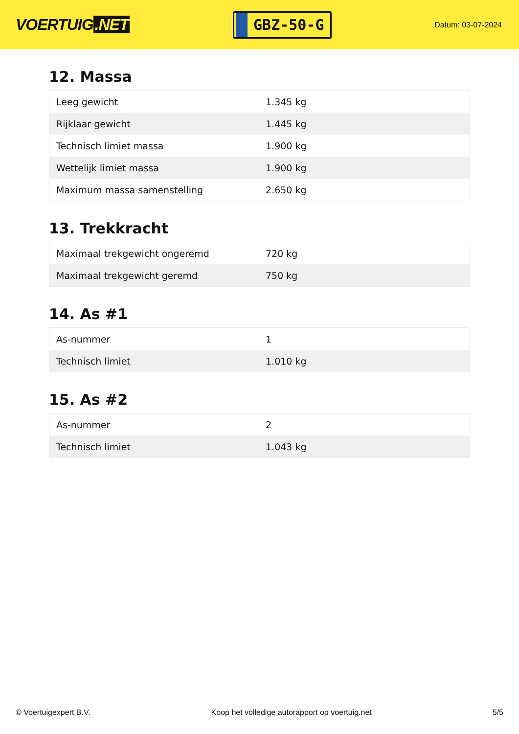VOERTUIG.NET
GBZ-50-G
Datum: 03-07-2024
12. Massa
| Leeg gewicht | 1.345 kg |
| Rijklaar gewicht | 1.445 kg |
| Technisch limiet massa | 1.900 kg |
| Wettelijk limiet massa | 1.900 kg |
| Maximum massa samenstelling | 2.650 kg |
13. Trekkracht
| Maximaal trekgewicht ongeremd | 720 kg |
| Maximaal trekgewicht geremd | 750 kg |
14. As #1
| As-nummer | 1 |
| Technisch limiet | 1.010 kg |
15. As #2
| As-nummer | 2 |
| Technisch limiet | 1.043 kg |
© Voertuigexpert B.V. Koop het volledige autorapport op voertuig.net 5/5